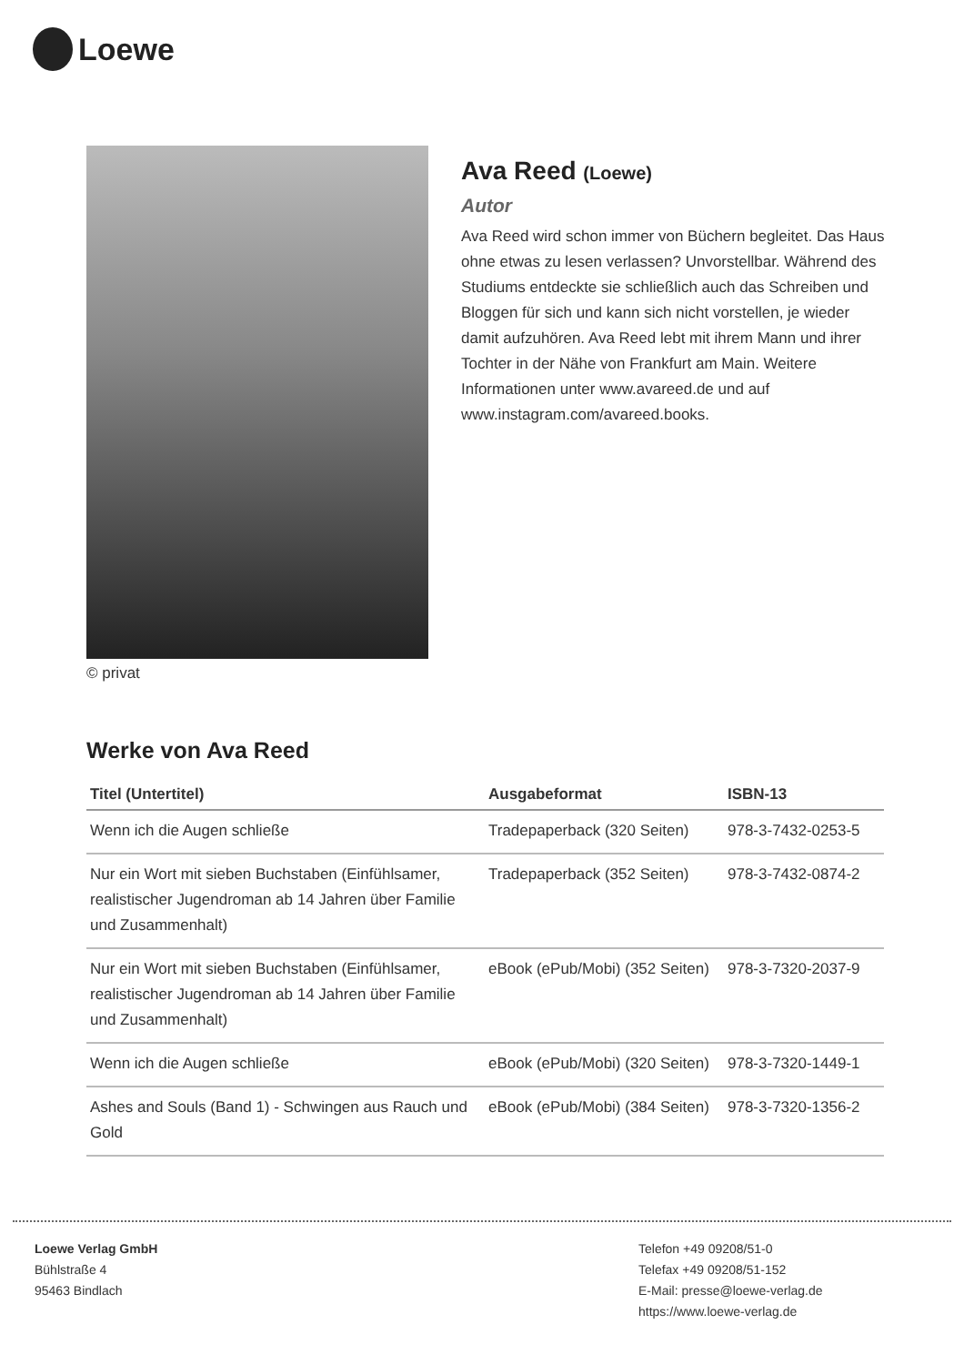Loewe
© privat
Ava Reed (Loewe)
Autor
Ava Reed wird schon immer von Büchern begleitet. Das Haus ohne etwas zu lesen verlassen? Unvorstellbar. Während des Studiums entdeckte sie schließlich auch das Schreiben und Bloggen für sich und kann sich nicht vorstellen, je wieder damit aufzuhören. Ava Reed lebt mit ihrem Mann und ihrer Tochter in der Nähe von Frankfurt am Main. Weitere Informationen unter www.avareed.de und auf www.instagram.com/avareed.books.
Werke von Ava Reed
| Titel (Untertitel) | Ausgabeformat | ISBN-13 |
| --- | --- | --- |
| Wenn ich die Augen schließe | Tradepaperback (320 Seiten) | 978-3-7432-0253-5 |
| Nur ein Wort mit sieben Buchstaben (Einfühlsamer, realistischer Jugendroman ab 14 Jahren über Familie und Zusammenhalt) | Tradepaperback (352 Seiten) | 978-3-7432-0874-2 |
| Nur ein Wort mit sieben Buchstaben (Einfühlsamer, realistischer Jugendroman ab 14 Jahren über Familie und Zusammenhalt) | eBook (ePub/Mobi) (352 Seiten) | 978-3-7320-2037-9 |
| Wenn ich die Augen schließe | eBook (ePub/Mobi) (320 Seiten) | 978-3-7320-1449-1 |
| Ashes and Souls (Band 1) - Schwingen aus Rauch und Gold | eBook (ePub/Mobi) (384 Seiten) | 978-3-7320-1356-2 |
Loewe Verlag GmbH
Bühlstraße 4
95463 Bindlach
Telefon +49 09208/51-0
Telefax +49 09208/51-152
E-Mail: presse@loewe-verlag.de
https://www.loewe-verlag.de